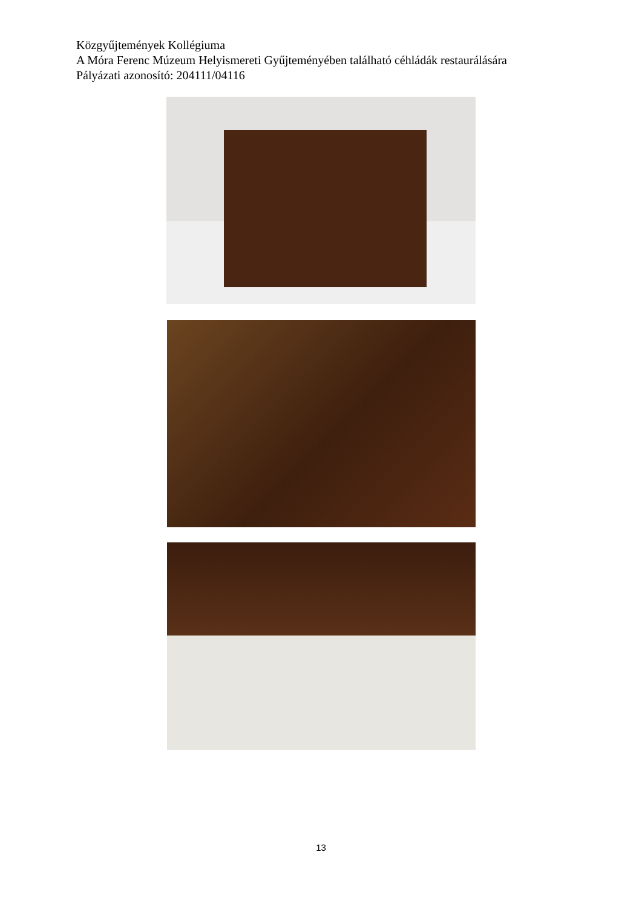Közgyűjtemények Kollégiuma
A Móra Ferenc Múzeum Helyismereti Gyűjteményében található céhládák restaurálására
Pályázati azonosító: 204111/04116
13